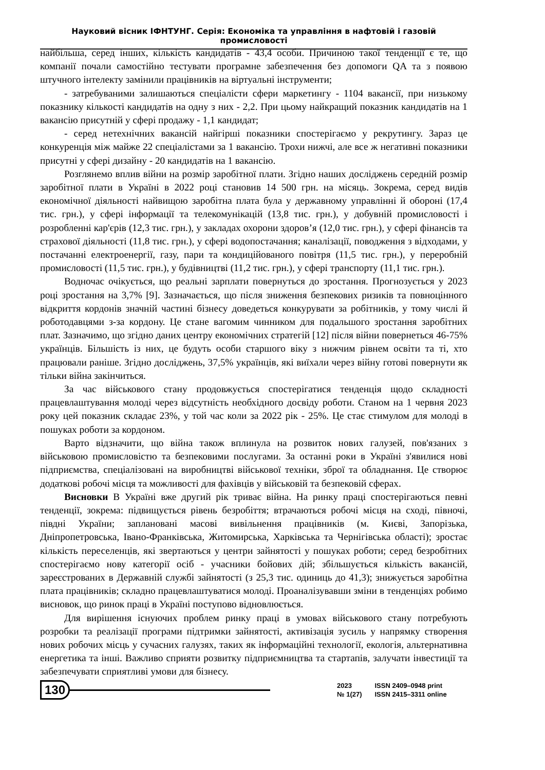Науковий вісник ІФНТУНГ. Серія: Економіка та управління в нафтовій і газовій промисловості
найбільша, серед інших, кількість кандидатів - 43,4 особи. Причиною такої тенденції є те, що компанії почали самостійно тестувати програмне забезпечення без допомоги QA та з появою штучного інтелекту замінили працівників на віртуальні інструменти;
- затребуваними залишаються спеціалісти сфери маркетингу - 1104 вакансії, при низькому показнику кількості кандидатів на одну з них - 2,2. При цьому найкращий показник кандидатів на 1 вакансію присутній у сфері продажу - 1,1 кандидат;
- серед нетехнічних вакансій найгірші показники спостерігаємо у рекрутингу. Зараз це конкуренція між майже 22 спеціалістами за 1 вакансію. Трохи нижчі, але все ж негативні показники присутні у сфері дизайну - 20 кандидатів на 1 вакансію.
Розглянемо вплив війни на розмір заробітної плати. Згідно наших досліджень середній розмір заробітної плати в Україні в 2022 році становив 14 500 грн. на місяць. Зокрема, серед видів економічної діяльності найвищою заробітна плата була у державному управлінні й обороні (17,4 тис. грн.), у сфері інформації та телекомунікацій (13,8 тис. грн.), у добувній промисловості і розробленні кар'єрів (12,3 тис. грн.), у закладах охорони здоров’я (12,0 тис. грн.), у сфері фінансів та страхової діяльності (11,8 тис. грн.), у сфері водопостачання; каналізації, поводження з відходами, у постачанні електроенергії, газу, пари та кондиційованого повітря (11,5 тис. грн.), у переробній промисловості (11,5 тис. грн.), у будівництві (11,2 тис. грн.), у сфері транспорту (11,1 тис. грн.).
Водночас очікується, що реальні зарплати повернуться до зростання. Прогнозується у 2023 році зростання на 3,7% [9]. Зазначається, що після зниження безпекових ризиків та повноцінного відкриття кордонів значній частині бізнесу доведеться конкурувати за робітників, у тому числі й роботодавцями з-за кордону. Це стане вагомим чинником для подальшого зростання заробітних плат. Зазначимо, що згідно даних центру економічних стратегій [12] після війни повернеться 46-75% українців. Більшість із них, це будуть особи старшого віку з нижчим рівнем освіти та ті, хто працювали раніше. Згідно досліджень, 37,5% українців, які виїхали через війну готові повернути як тільки війна закінчиться.
За час військового стану продовжується спостерігатися тенденція щодо складності працевлаштування молоді через відсутність необхідного досвіду роботи. Станом на 1 червня 2023 року цей показник складає 23%, у той час коли за 2022 рік - 25%. Це стає стимулом для молоді в пошуках роботи за кордоном.
Варто відзначити, що війна також вплинула на розвиток нових галузей, пов'язаних з військовою промисловістю та безпековими послугами. За останні роки в Україні з'явилися нові підприємства, спеціалізовані на виробництві військової техніки, зброї та обладнання. Це створює додаткові робочі місця та можливості для фахівців у військовій та безпековій сферах.
Висновки В Україні вже другий рік триває війна. На ринку праці спостерігаються певні тенденції, зокрема: підвищується рівень безробіття; втрачаються робочі місця на сході, півночі, півдні України; заплановані масові вивільнення працівників (м. Києві, Запорізька, Дніпропетровська, Івано-Франківська, Житомирська, Харківська та Чернігівська області); зростає кількість переселенців, які звертаються у центри зайнятості у пошуках роботи; серед безробітних спостерігаємо нову категорії осіб - учасники бойових дій; збільшується кількість вакансій, зареєстрованих в Державній службі зайнятості (з 25,3 тис. одиниць до 41,3); знижується заробітна плата працівників; складно працевлаштуватися молоді. Проаналізувавши зміни в тенденціях робимо висновок, що ринок праці в Україні поступово відновлюється.
Для вирішення існуючих проблем ринку праці в умовах військового стану потребують розробки та реалізації програми підтримки зайнятості, активізація зусиль у напрямку створення нових робочих місць у сучасних галузях, таких як інформаційні технології, екологія, альтернативна енергетика та інші. Важливо сприяти розвитку підприємництва та стартапів, залучати інвестиції та забезпечувати сприятливі умови для бізнесу.
130
2023
№ 1(27)
ISSN 2409–0948 print
ISSN 2415–3311 online